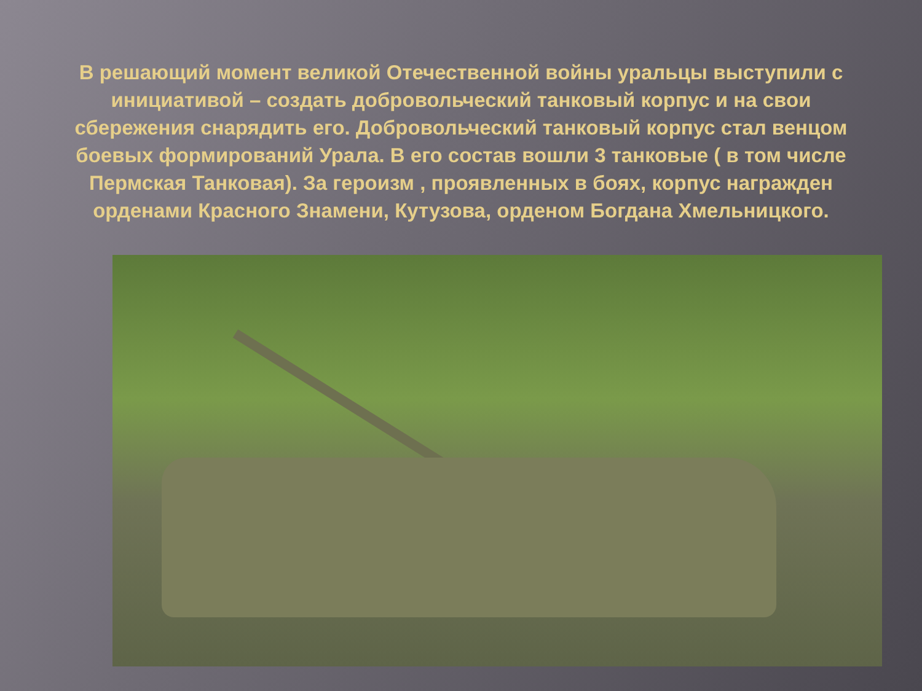В решающий момент великой Отечественной войны уральцы выступили с инициативой – создать добровольческий танковый корпус и на свои сбережения снарядить его. Добровольческий танковый корпус стал венцом боевых формирований Урала. В его состав вошли 3 танковые ( в том числе Пермская Танковая). За героизм , проявленных в боях, корпус награжден орденами Красного Знамени, Кутузова, орденом Богдана Хмельницкого.